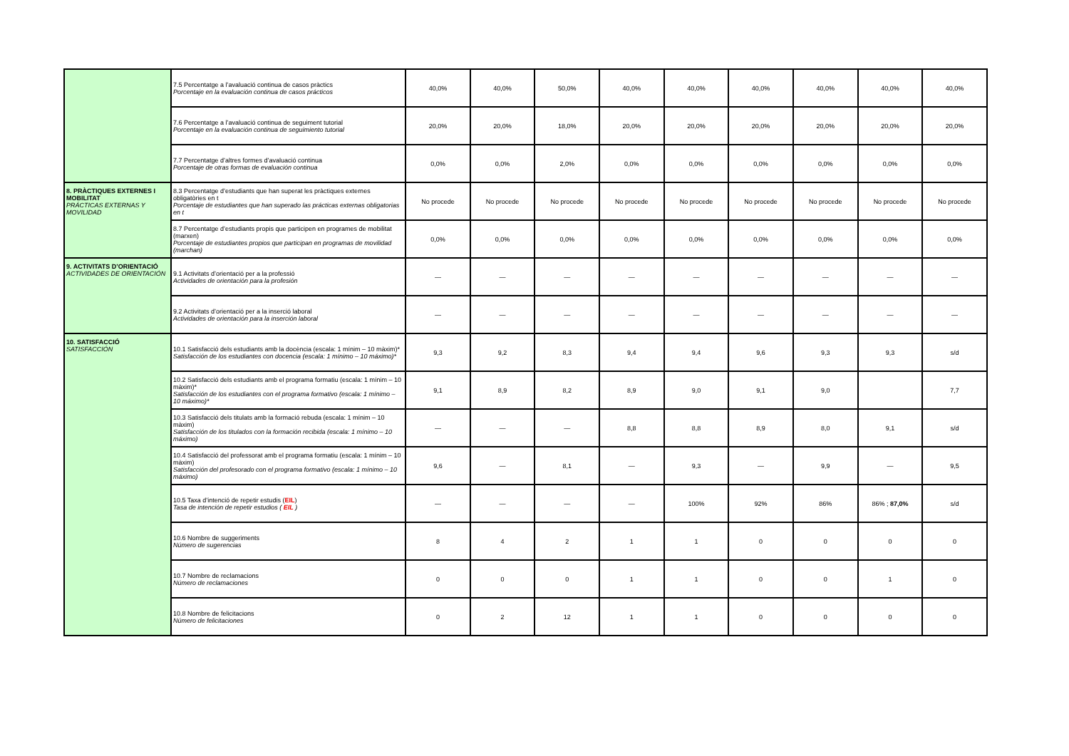| | 7.5 Percentatge a l’avaluació continua de casos pràctics Porcentaje en la evaluación continua de casos prácticos | 40,0% | 40,0% | 50,0% | 40,0% | 40,0% | 40,0% | 40,0% | 40,0% | 40,0% |
| | 7.6 Percentatge a l’avaluació continua de seguiment tutorial Porcentaje en la evaluación continua de seguimiento tutorial | 20,0% | 20,0% | 18,0% | 20,0% | 20,0% | 20,0% | 20,0% | 20,0% | 20,0% |
| | 7.7 Percentatge d’altres formes d’avaluació continua Porcentaje de otras formas de evaluación continua | 0,0% | 0,0% | 2,0% | 0,0% | 0,0% | 0,0% | 0,0% | 0,0% | 0,0% |
| 8. PRÀCTIQUES EXTERNES I MOBILITAT PRÁCTICAS EXTERNAS Y MOVILIDAD | 8.3 Percentatge d’estudiants que han superat les pràctiques externes obligatòries en t Porcentaje de estudiantes que han superado las prácticas externas obligatorias en t | No procede | No procede | No procede | No procede | No procede | No procede | No procede | No procede | No procede |
| | 8.7 Percentatge d’estudiants propis que participen en programes de mobilitat (marxen) Porcentaje de estudiantes propios que participan en programas de movilidad (marchan) | 0,0% | 0,0% | 0,0% | 0,0% | 0,0% | 0,0% | 0,0% | 0,0% | 0,0% |
| 9. ACTIVITATS D’ORIENTACIÓ ACTIVIDADES DE ORIENTACIÓN | 9.1 Activitats d’orientació per a la professió Actividades de orientación para la profesión | — | — | — | — | — | — | — | — | — |
| | 9.2 Activitats d’orientació per a la inserció laboral Actividades de orientación para la inserción laboral | — | — | — | — | — | — | — | — | — |
| 10. SATISFACCIÓ SATISFACCIÓN | 10.1 Satisfacció dels estudiants amb la docència (escala: 1 mínim – 10 màxim)* Satisfacción de los estudiantes con docencia (escala: 1 mínimo – 10 máximo)* | 9,3 | 9,2 | 8,3 | 9,4 | 9,4 | 9,6 | 9,3 | 9,3 | s/d |
| | 10.2 Satisfacció dels estudiants amb el programa formatiu (escala: 1 mínim – 10 màxim)* Satisfacción de los estudiantes con el programa formativo (escala: 1 mínimo – 10 máximo)* | 9,1 | 8,9 | 8,2 | 8,9 | 9,0 | 9,1 | 9,0 | | 7,7 |
| | 10.3 Satisfacció dels titulats amb la formació rebuda (escala: 1 mínim – 10 màxim) Satisfacción de los titulados con la formación recibida (escala: 1 mínimo – 10 máximo) | — | — | — | 8,8 | 8,8 | 8,9 | 8,0 | 9,1 | s/d |
| | 10.4 Satisfacció del professorat amb el programa formatiu (escala: 1 mínim – 10 màxim) Satisfacción del profesorado con el programa formativo (escala: 1 mínimo – 10 máximo) | 9,6 | — | 8,1 | — | 9,3 | — | 9,9 | — | 9,5 |
| | 10.5 Taxa d’intenció de repetir estudis ( EIL ) Tasa de intención de repetir estudios ( EIL ) | — | — | — | — | 100% | 92% | 86% | 86% ; 87,0% | s/d |
| | 10.6 Nombre de suggeriments Número de sugerencias | 8 | 4 | 2 | 1 | 1 | 0 | 0 | 0 | 0 |
| | 10.7 Nombre de reclamacions Número de reclamaciones | 0 | 0 | 0 | 1 | 1 | 0 | 0 | 1 | 0 |
| | 10.8 Nombre de felicitacions Número de felicitaciones | 0 | 2 | 12 | 1 | 1 | 0 | 0 | 0 | 0 |